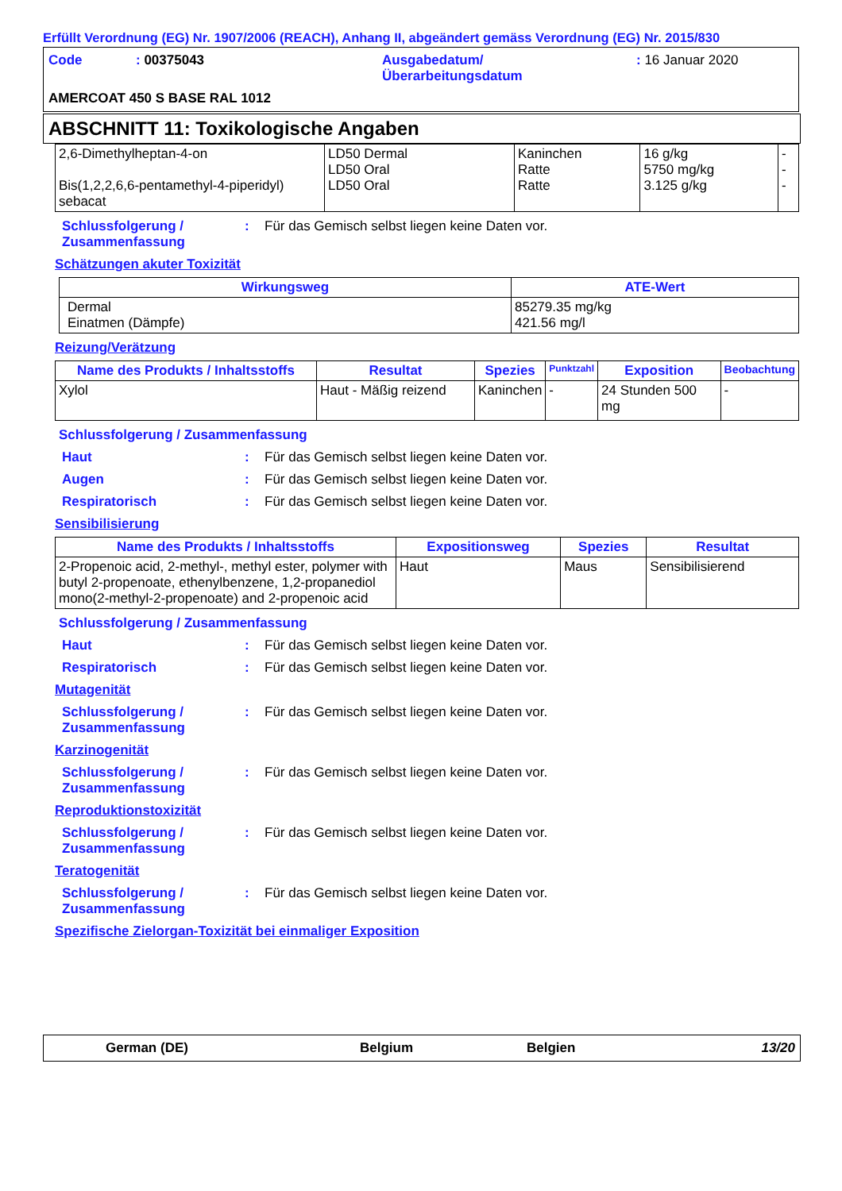Erfüllt Verordnung (EG) Nr. 1907/2006 (REACH), Anhang II, abgeändert gemäss Verordnung (EG) Nr. 2015/830
Code : 00375043 Ausgabedatum/
Überarbeitungsdatum
: 16 Januar 2020
AMERCOAT 450 S BASE RAL 1012
ABSCHNITT 11: Toxikologische Angaben
| 2,6-Dimethylheptan-4-on Bis(1,2,2,6,6-pentamethyl-4-piperidyl) sebacat | LD50 Dermal LD50 Oral LD50 Oral | Kaninchen Ratte Ratte | 16 g/kg 5750 mg/kg 3.125 g/kg | - - - |
Schlussfolgerung /
Zusammenfassung
: Für das Gemisch selbst liegen keine Daten vor.
Schätzungen akuter Toxizität
| Wirkungsweg | ATE-Wert |
| --- | --- |
| Dermal Einatmen (Dämpfe) | 85279.35 mg/kg 421.56 mg/l |
Reizung/Verätzung
| Name des Produkts / Inhaltsstoffs | Resultat | Spezies | Punktzahl | Exposition | Beobachtung |
| --- | --- | --- | --- | --- | --- |
| Xylol | Haut - Mäßig reizend | Kaninchen | - | 24 Stunden 500 mg | - |
Schlussfolgerung / Zusammenfassung
Haut : Für das Gemisch selbst liegen keine Daten vor.
Augen : Für das Gemisch selbst liegen keine Daten vor.
Respiratorisch : Für das Gemisch selbst liegen keine Daten vor.
Sensibilisierung
| Name des Produkts / Inhaltsstoffs | Expositionsweg | Spezies | Resultat |
| --- | --- | --- | --- |
| 2-Propenoic acid, 2-methyl-, methyl ester, polymer with butyl 2-propenoate, ethenylbenzene, 1,2-propanediol mono(2-methyl-2-propenoate) and 2-propenoic acid | Haut | Maus | Sensibilisierend |
Schlussfolgerung / Zusammenfassung
Haut : Für das Gemisch selbst liegen keine Daten vor.
Respiratorisch : Für das Gemisch selbst liegen keine Daten vor.
Mutagenität
Schlussfolgerung /
Zusammenfassung
: Für das Gemisch selbst liegen keine Daten vor.
Karzinogenität
Schlussfolgerung /
Zusammenfassung
: Für das Gemisch selbst liegen keine Daten vor.
Reproduktionstoxizität
Schlussfolgerung /
Zusammenfassung
: Für das Gemisch selbst liegen keine Daten vor.
Teratogenität
Schlussfolgerung /
Zusammenfassung
: Für das Gemisch selbst liegen keine Daten vor.
Spezifische Zielorgan-Toxizität bei einmaliger Exposition
German (DE) Belgium Belgien 13/20